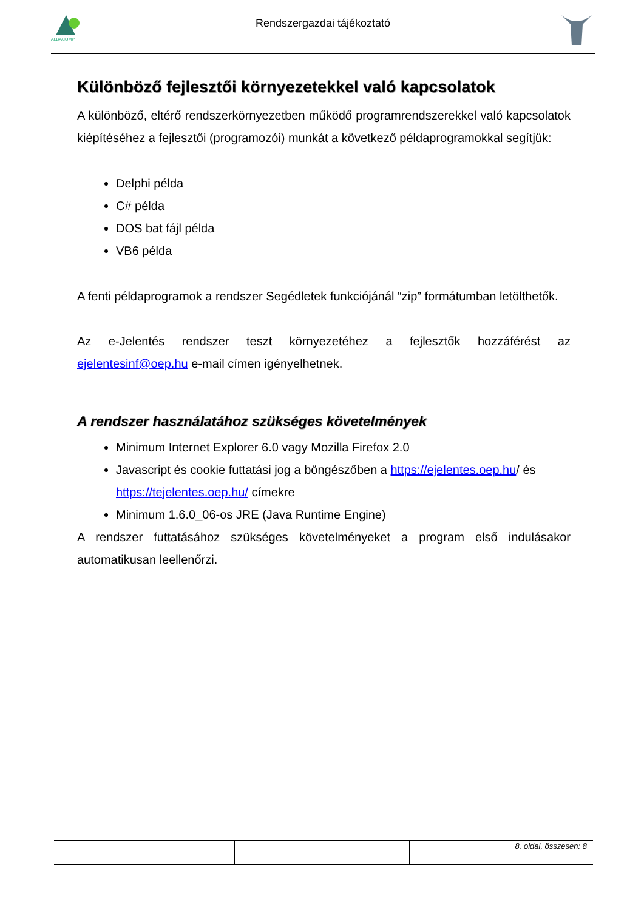ALBACOMP
Rendszergazdai tájékoztató
Különböző fejlesztői környezetekkel való kapcsolatok
A különböző, eltérő rendszerkörnyezetben működő programrendszerekkel való kapcsolatok kiépítéséhez a fejlesztői (programozói) munkát a következő példaprogramokkal segítjük:
Delphi példa
C# példa
DOS bat fájl példa
VB6 példa
A fenti példaprogramok a rendszer Segédletek funkciójánál “zip” formátumban letölthetők.
Az e-Jelentés rendszer teszt környezetéhez a fejlesztők hozzáférést az ejelentesinf@oep.hu e-mail címen igényelhetnek.
A rendszer használatához szükséges követelmények
Minimum Internet Explorer 6.0 vagy Mozilla Firefox 2.0
Javascript és cookie futtatási jog a böngészőben a https://ejelentes.oep.hu/ és https://tejelentes.oep.hu/ címekre
Minimum 1.6.0_06-os JRE (Java Runtime Engine)
A rendszer futtatásához szükséges követelményeket a program első indulásakor automatikusan leellenőrzi.
| | | 8. oldal, összesen: 8 |